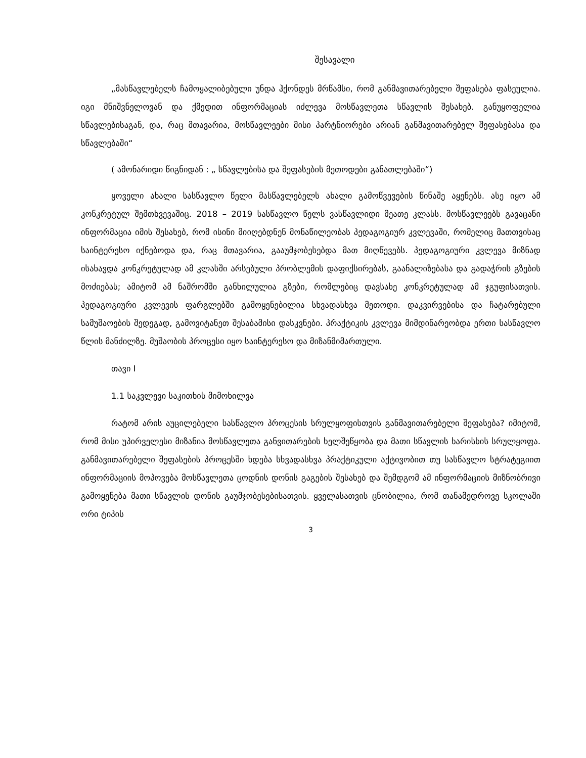შესავალი
„მასწავლებელს ჩამოყალიბებული უნდა ჰქონდეს მრწამსი, რომ განმავითარებელი შეფასება ფასეულია. იგი მნიშვნელოვან და ქმედით ინფორმაციას იძლევა მოსწავლეთა სწავლის შესახებ. განუყოფელია სწავლებისაგან, და, რაც მთავარია, მოსწავლეები მისი პარტნიორები არიან განმავითარებელ შეფასებასა და სწავლებაში“
( ამონარიდი წიგნიდან : „ სწავლებისა და შეფასების მეთოდები განათლებაში“)
ყოველი ახალი სასწავლო წელი მასწავლებელს ახალი გამოწვევების წინაშე აყენებს. ასე იყო ამ კონკრეტულ შემთხვევაშიც. 2018 – 2019 სასწავლო წელს ვასწავლიდი მეათე კლასს. მოსწავლეებს გავაცანი ინფორმაცია იმის შესახებ, რომ ისინი მიიღებდნენ მონაწილეობას პედაგოგიურ კვლევაში, რომელიც მათთვისაც საინტერესო იქნებოდა და, რაც მთავარია, გააუმჯობესებდა მათ მიღწევებს. პედაგოგიური კვლევა მიზნად ისახავდა კონკრეტულად ამ კლასში არსებული პრობლემის დაფიქსირებას, გაანალიზებასა და გადაჭრის გზების მოძიებას; ამიტომ ამ ნაშრომში განხილულია გზები, რომლებიც დავსახე კონკრეტულად ამ ჯგუფისათვის. პედაგოგიური კვლევის ფარგლებში გამოყენებილია სხვადასხვა მეთოდი. დაკვირვებისა და ჩატარებული სამუშაოების შედეგად, გამოვიტანეთ შესაბამისი დასკვნები. პრაქტიკის კვლევა მიმდინარეობდა ერთი სასწავლო წლის მანძილზე. მუშაობის პროცესი იყო საინტერესო და მიზანმიმართული.
თავი I
1.1 საკვლევი საკითხის მიმოხილვა
რატომ არის აუცილებელი სასწავლო პროცესის სრულყოფისთვის განმავითარებელი შეფასება? იმიტომ, რომ მისი უპირველესი მიზანია მოსწავლეთა განვითარების ხელშეწყობა და მათი სწავლის ხარისხის სრულყოფა. განმავითარებელი შეფასების პროცესში ხდება სხვადასხვა პრაქტიკული აქტივობით თუ სასწავლო სტრატეგიით ინფორმაციის მოპოვება მოსწავლეთა ცოდნის დონის გაგების შესახებ და შემდგომ ამ ინფორმაციის მიზნობრივი გამოყენება მათი სწავლის დონის გაუმჯობესებისათვის. ყველასათვის ცნობილია, რომ თანამედროვე სკოლაში ორი ტიპის
3